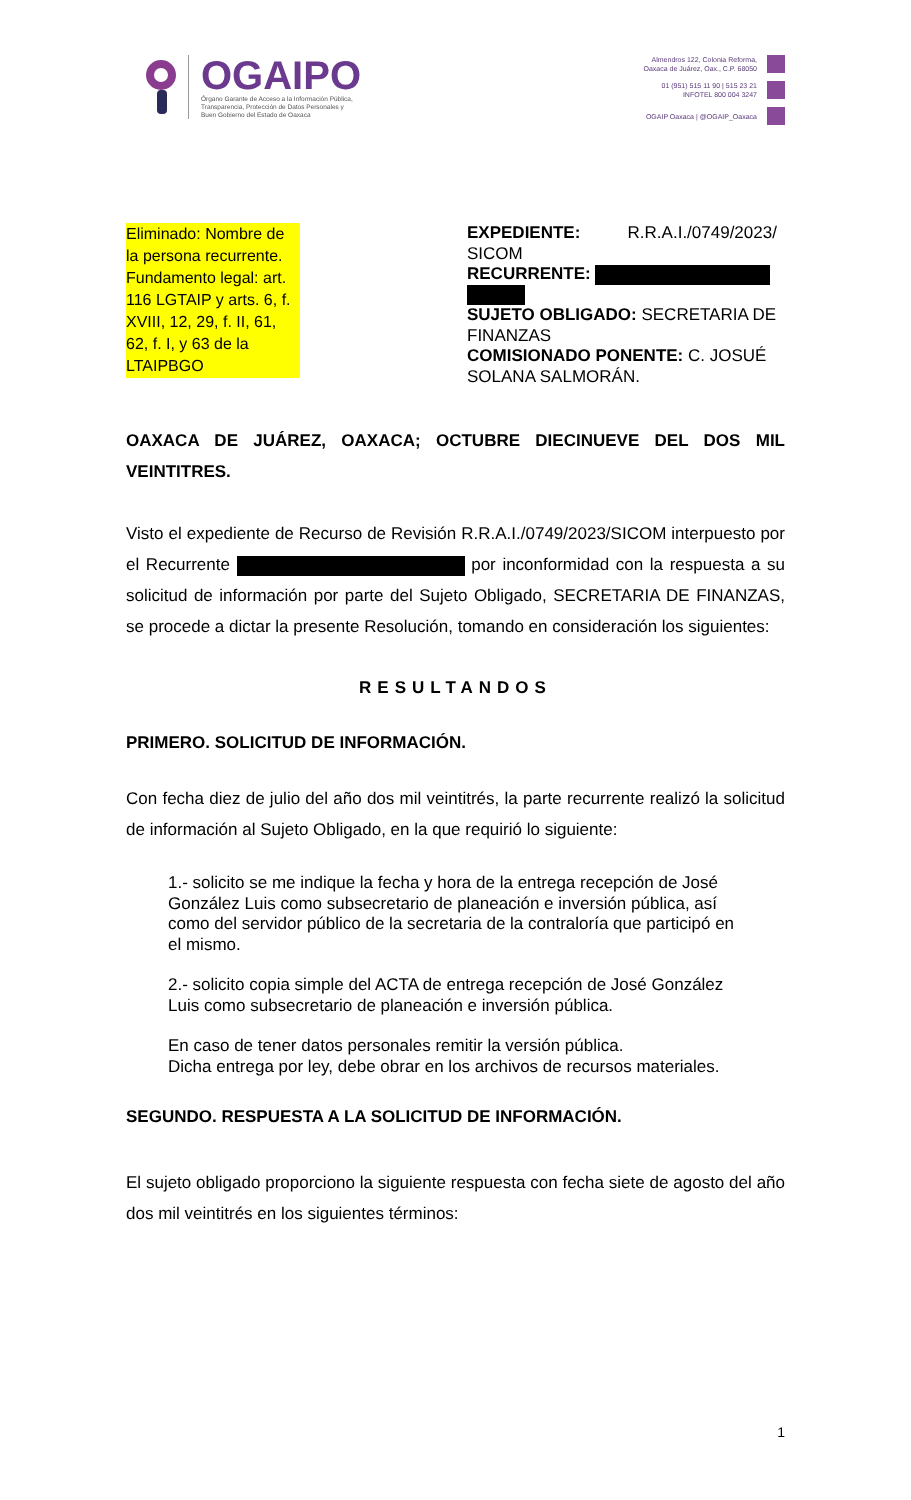OGAIPO
Órgano Garante de Acceso a la Información Pública,
Transparencia, Protección de Datos Personales y
Buen Gobierno del Estado de Oaxaca
Almendros 122, Colonia Reforma,
Oaxaca de Juárez, Oax., C.P. 68050
01 (951) 515 11 90 | 515 23 21
INFOTEL 800 004 3247
OGAIP Oaxaca | @OGAIP_Oaxaca
Eliminado: Nombre de la persona recurrente. Fundamento legal: art. 116 LGTAIP y arts. 6, f. XVIII, 12, 29, f. II, 61, 62, f. I, y 63 de la LTAIPBGO
EXPEDIENTE: R.R.A.I./0749/2023/ SICOM
RECURRENTE:
SUJETO OBLIGADO: SECRETARIA DE FINANZAS
COMISIONADO PONENTE: C. JOSUÉ SOLANA SALMORÁN.
OAXACA DE JUÁREZ, OAXACA; OCTUBRE DIECINUEVE DEL DOS MIL VEINTITRES.
Visto el expediente de Recurso de Revisión R.R.A.I./0749/2023/SICOM interpuesto por el Recurrente por inconformidad con la respuesta a su solicitud de información por parte del Sujeto Obligado, SECRETARIA DE FINANZAS, se procede a dictar la presente Resolución, tomando en consideración los siguientes:
RESULTANDOS
PRIMERO. SOLICITUD DE INFORMACIÓN.
Con fecha diez de julio del año dos mil veintitrés, la parte recurrente realizó la solicitud de información al Sujeto Obligado, en la que requirió lo siguiente:
1.- solicito se me indique la fecha y hora de la entrega recepción de José González Luis como subsecretario de planeación e inversión pública, así como del servidor público de la secretaria de la contraloría que participó en el mismo.
2.- solicito copia simple del ACTA de entrega recepción de José González Luis como subsecretario de planeación e inversión pública.
En caso de tener datos personales remitir la versión pública.
Dicha entrega por ley, debe obrar en los archivos de recursos materiales.
SEGUNDO. RESPUESTA A LA SOLICITUD DE INFORMACIÓN.
El sujeto obligado proporciono la siguiente respuesta con fecha siete de agosto del año dos mil veintitrés en los siguientes términos:
1